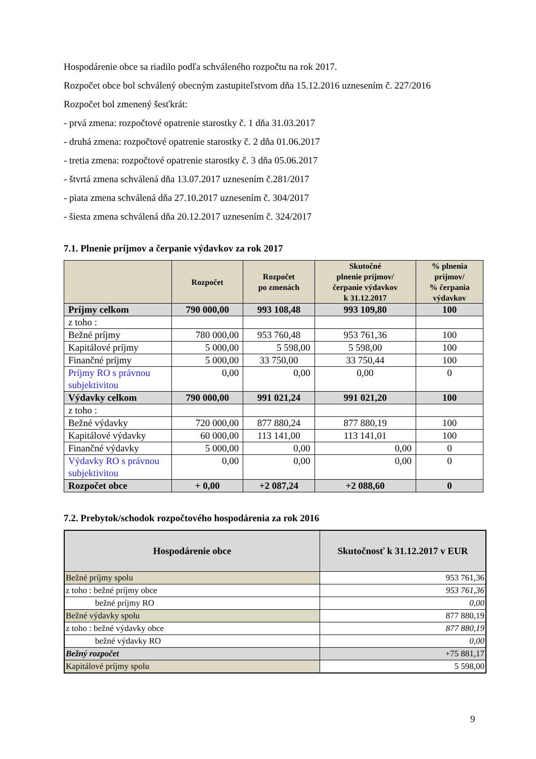Hospodárenie obce sa riadilo podľa schváleného rozpočtu na rok 2017.
Rozpočet obce bol schválený obecným zastupiteľstvom dňa 15.12.2016 uznesením č. 227/2016
Rozpočet bol zmenený šesťkrát:
- prvá zmena: rozpočtové opatrenie starostky č. 1 dňa 31.03.2017
- druhá zmena: rozpočtové opatrenie starostky č. 2 dňa 01.06.2017
- tretia zmena: rozpočtové opatrenie starostky č. 3 dňa 05.06.2017
- štvrtá zmena schválená dňa 13.07.2017 uznesením č.281/2017
- piata zmena schválená dňa 27.10.2017 uznesením č. 304/2017
- šiesta zmena schválená dňa 20.12.2017 uznesením č. 324/2017
7.1. Plnenie príjmov a čerpanie výdavkov za rok 2017
| | Rozpočet | Rozpočet po zmenách | Skutočné plnenie príjmov/ čerpanie výdavkov k 31.12.2017 | % plnenia príjmov/ % čerpania výdavkov |
| --- | --- | --- | --- | --- |
| Príjmy celkom | 790 000,00 | 993 108,48 | 993 109,80 | 100 |
| z toho : | | | | |
| Bežné príjmy | 780 000,00 | 953 760,48 | 953 761,36 | 100 |
| Kapitálové príjmy | 5 000,00 | 5 598,00 | 5 598,00 | 100 |
| Finančné príjmy | 5 000,00 | 33 750,00 | 33 750,44 | 100 |
| Príjmy RO s právnou subjektivitou | 0,00 | 0,00 | 0,00 | 0 |
| Výdavky celkom | 790 000,00 | 991 021,24 | 991 021,20 | 100 |
| z toho : | | | | |
| Bežné výdavky | 720 000,00 | 877 880,24 | 877 880,19 | 100 |
| Kapitálové výdavky | 60 000,00 | 113 141,00 | 113 141,01 | 100 |
| Finančné výdavky | 5 000,00 | 0,00 | 0,00 | 0 |
| Výdavky RO s právnou subjektivitou | 0,00 | 0,00 | 0,00 | 0 |
| Rozpočet obce | + 0,00 | +2 087,24 | +2 088,60 | 0 |
7.2. Prebytok/schodok rozpočtového hospodárenia za rok 2016
| Hospodárenie obce | Skutočnosť k 31.12.2017 v EUR |
| --- | --- |
| Bežné príjmy spolu | 953 761,36 |
| z toho : bežné príjmy obce | 953 761,36 |
| bežné príjmy RO | 0,00 |
| Bežné výdavky spolu | 877 880,19 |
| z toho : bežné výdavky obce | 877 880,19 |
| bežné výdavky RO | 0,00 |
| Bežný rozpočet | +75 881,17 |
| Kapitálové príjmy spolu | 5 598,00 |
9